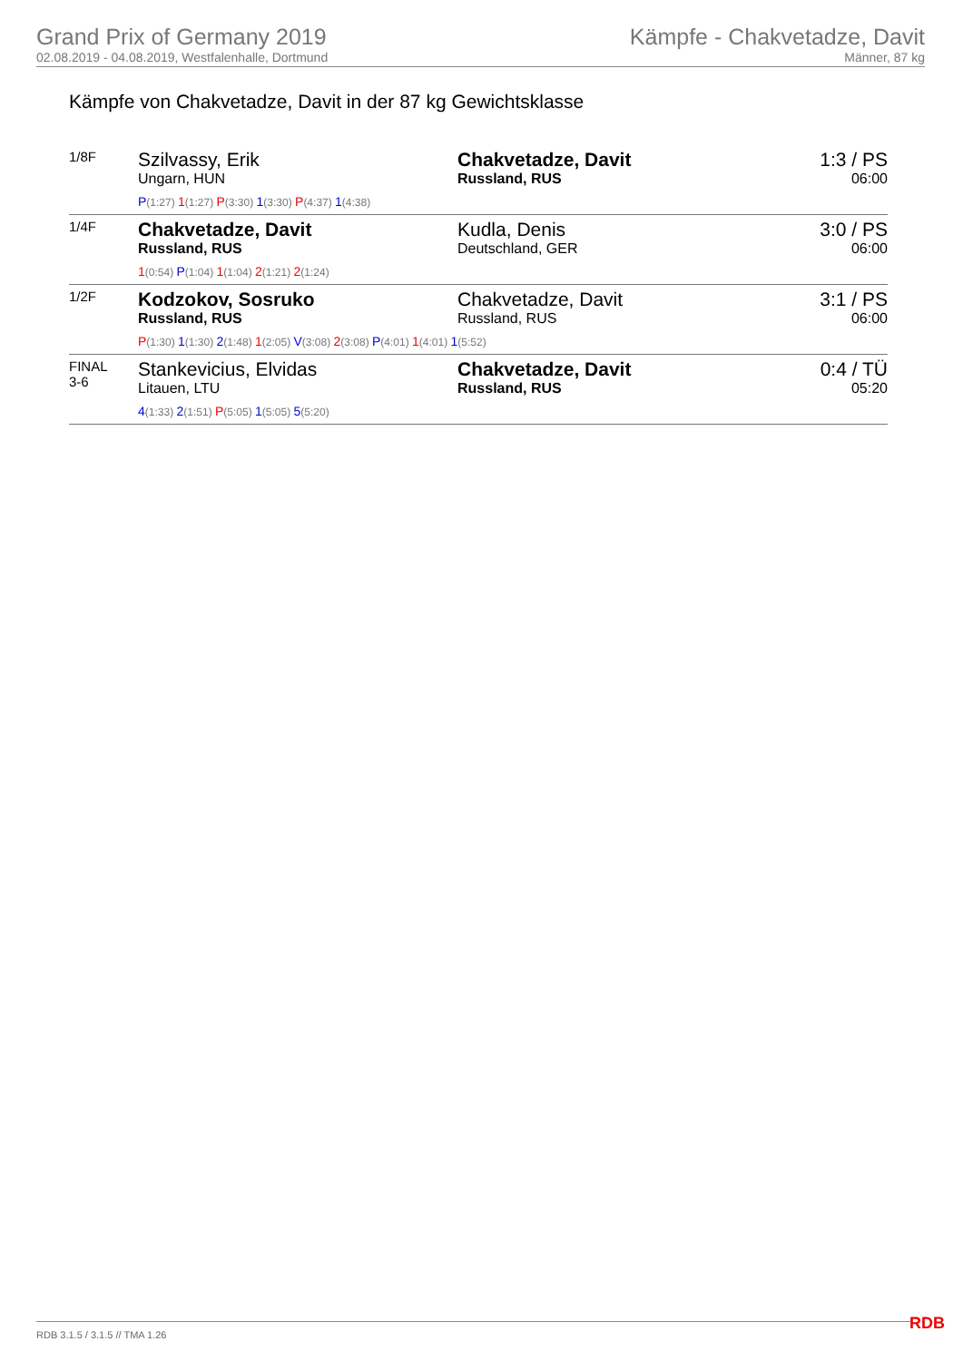Grand Prix of Germany 2019
02.08.2019 - 04.08.2019, Westfalenhalle, Dortmund
Kämpfe - Chakvetadze, Davit
Männer, 87 kg
Kämpfe von Chakvetadze, Davit in der 87 kg Gewichtsklasse
| 1/8F | Szilvassy, Erik Ungarn, HUN P (1:27) 1 (1:27) P (3:30) 1 (3:30) P (4:37) 1 (4:38) | Chakvetadze, Davit Russland, RUS | 1:3 / PS 06:00 |
| 1/4F | Chakvetadze, Davit Russland, RUS 1 (0:54) P (1:04) 1 (1:04) 2 (1:21) 2 (1:24) | Kudla, Denis Deutschland, GER | 3:0 / PS 06:00 |
| 1/2F | Kodzokov, Sosruko Russland, RUS Chakvetadze, Davit Russland, RUS P (1:30) 1 (1:30) 2 (1:48) 1 (2:05) V (3:08) 2 (3:08) P (4:01) 1 (4:01) 1 (5:52) | | 3:1 / PS 06:00 |
| FINAL 3-6 | Stankevicius, Elvidas Litauen, LTU 4 (1:33) 2 (1:51) P (5:05) 1 (5:05) 5 (5:20) | Chakvetadze, Davit Russland, RUS | 0:4 / TÜ 05:20 |
RDB 3.1.5 / 3.1.5 // TMA 1.26 RDB